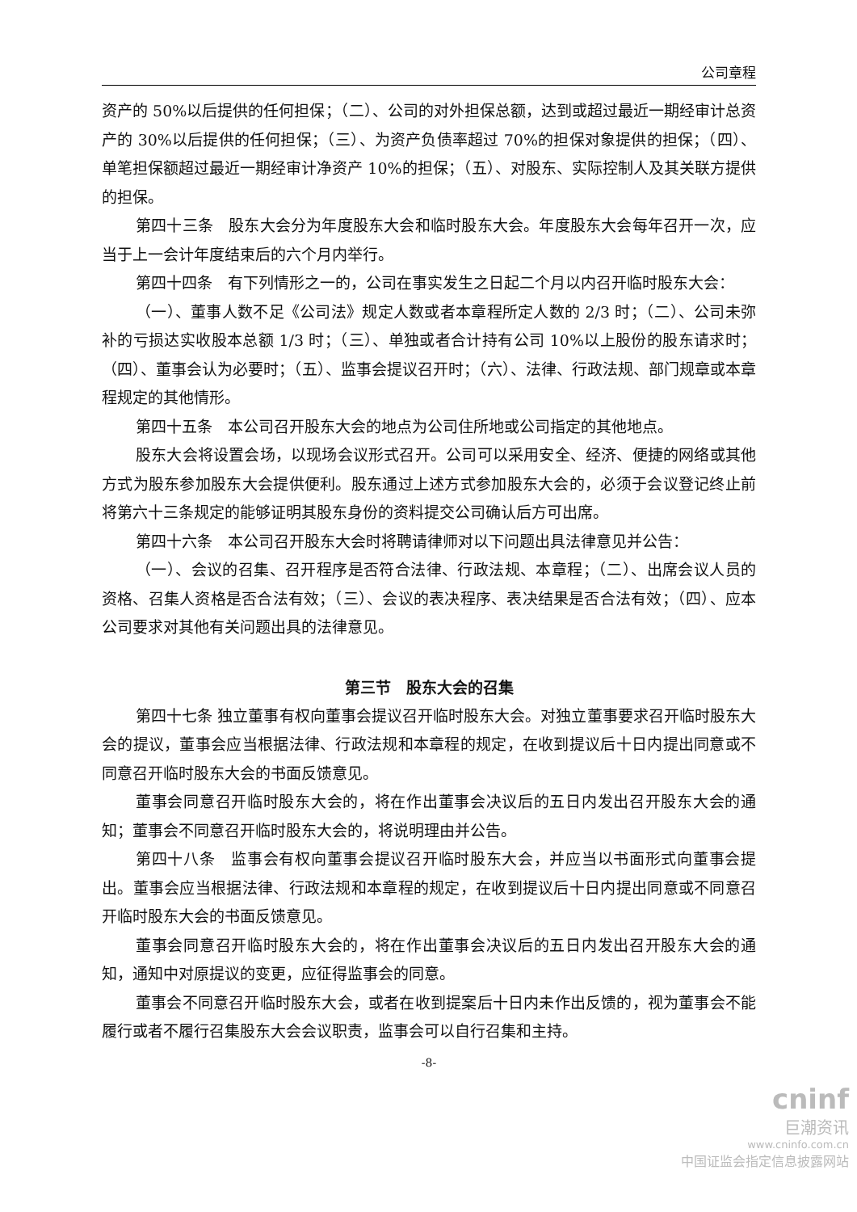公司章程
资产的 50%以后提供的任何担保；（二）、公司的对外担保总额，达到或超过最近一期经审计总资产的 30%以后提供的任何担保；（三）、为资产负债率超过 70%的担保对象提供的担保；（四）、单笔担保额超过最近一期经审计净资产 10%的担保；（五）、对股东、实际控制人及其关联方提供的担保。
第四十三条　股东大会分为年度股东大会和临时股东大会。年度股东大会每年召开一次，应当于上一会计年度结束后的六个月内举行。
第四十四条　有下列情形之一的，公司在事实发生之日起二个月以内召开临时股东大会：
（一）、董事人数不足《公司法》规定人数或者本章程所定人数的 2/3 时；（二）、公司未弥补的亏损达实收股本总额 1/3 时；（三）、单独或者合计持有公司 10%以上股份的股东请求时；（四）、董事会认为必要时；（五）、监事会提议召开时；（六）、法律、行政法规、部门规章或本章程规定的其他情形。
第四十五条　本公司召开股东大会的地点为公司住所地或公司指定的其他地点。
股东大会将设置会场，以现场会议形式召开。公司可以采用安全、经济、便捷的网络或其他方式为股东参加股东大会提供便利。股东通过上述方式参加股东大会的，必须于会议登记终止前将第六十三条规定的能够证明其股东身份的资料提交公司确认后方可出席。
第四十六条　本公司召开股东大会时将聘请律师对以下问题出具法律意见并公告：
（一）、会议的召集、召开程序是否符合法律、行政法规、本章程；（二）、出席会议人员的资格、召集人资格是否合法有效；（三）、会议的表决程序、表决结果是否合法有效；（四）、应本公司要求对其他有关问题出具的法律意见。
第三节　股东大会的召集
第四十七条 独立董事有权向董事会提议召开临时股东大会。对独立董事要求召开临时股东大会的提议，董事会应当根据法律、行政法规和本章程的规定，在收到提议后十日内提出同意或不同意召开临时股东大会的书面反馈意见。
董事会同意召开临时股东大会的，将在作出董事会决议后的五日内发出召开股东大会的通知；董事会不同意召开临时股东大会的，将说明理由并公告。
第四十八条　监事会有权向董事会提议召开临时股东大会，并应当以书面形式向董事会提出。董事会应当根据法律、行政法规和本章程的规定，在收到提议后十日内提出同意或不同意召开临时股东大会的书面反馈意见。
董事会同意召开临时股东大会的，将在作出董事会决议后的五日内发出召开股东大会的通知，通知中对原提议的变更，应征得监事会的同意。
董事会不同意召开临时股东大会，或者在收到提案后十日内未作出反馈的，视为董事会不能履行或者不履行召集股东大会会议职责，监事会可以自行召集和主持。
-8-
cninf
巨潮资讯
www.cninfo.com.cn
中国证监会指定信息披露网站